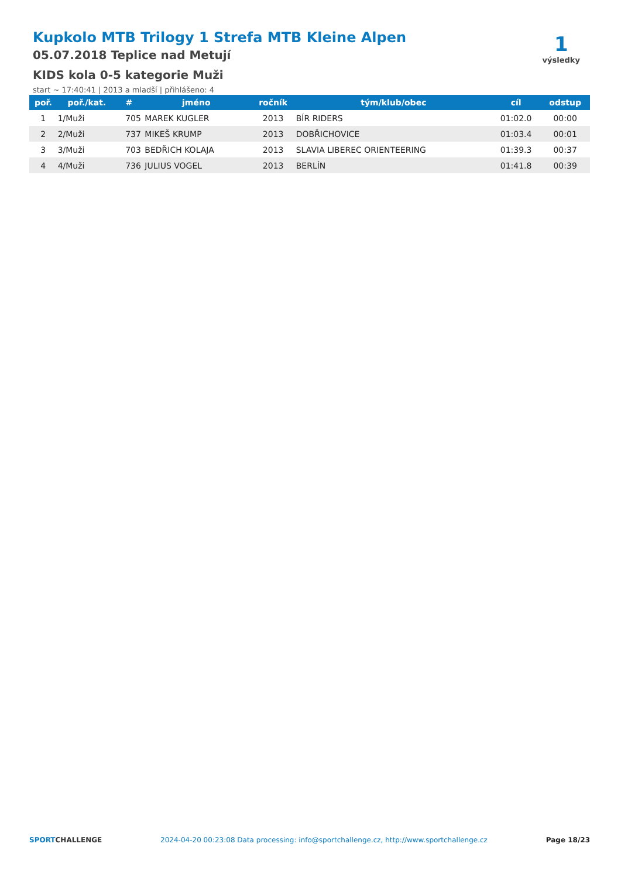Kupkolo MTB Trilogy 1 Strefa MTB Kleine Alpen
05.07.2018 Teplice nad Metují
KIDS kola 0-5 kategorie Muži
start ~ 17:40:41 | 2013 a mladší | přihlášeno: 4
1
výsledky
| poř. | poř./kat. | # | jméno | ročník | tým/klub/obec | cíl | odstup |
| --- | --- | --- | --- | --- | --- | --- | --- |
| 1 | 1/Muži | 705 | MAREK KUGLER | 2013 | BÍR RIDERS | 01:02.0 | 00:00 |
| 2 | 2/Muži | 737 | MIKEŠ KRUMP | 2013 | DOBŘICHOVICE | 01:03.4 | 00:01 |
| 3 | 3/Muži | 703 | BEDŘICH KOLAJA | 2013 | SLAVIA LIBEREC ORIENTEERING | 01:39.3 | 00:37 |
| 4 | 4/Muži | 736 | JULIUS VOGEL | 2013 | BERLÍN | 01:41.8 | 00:39 |
SPORTCHALLENGE 2024-04-20 00:23:08 Data processing: info@sportchallenge.cz, http://www.sportchallenge.cz Page 18/23